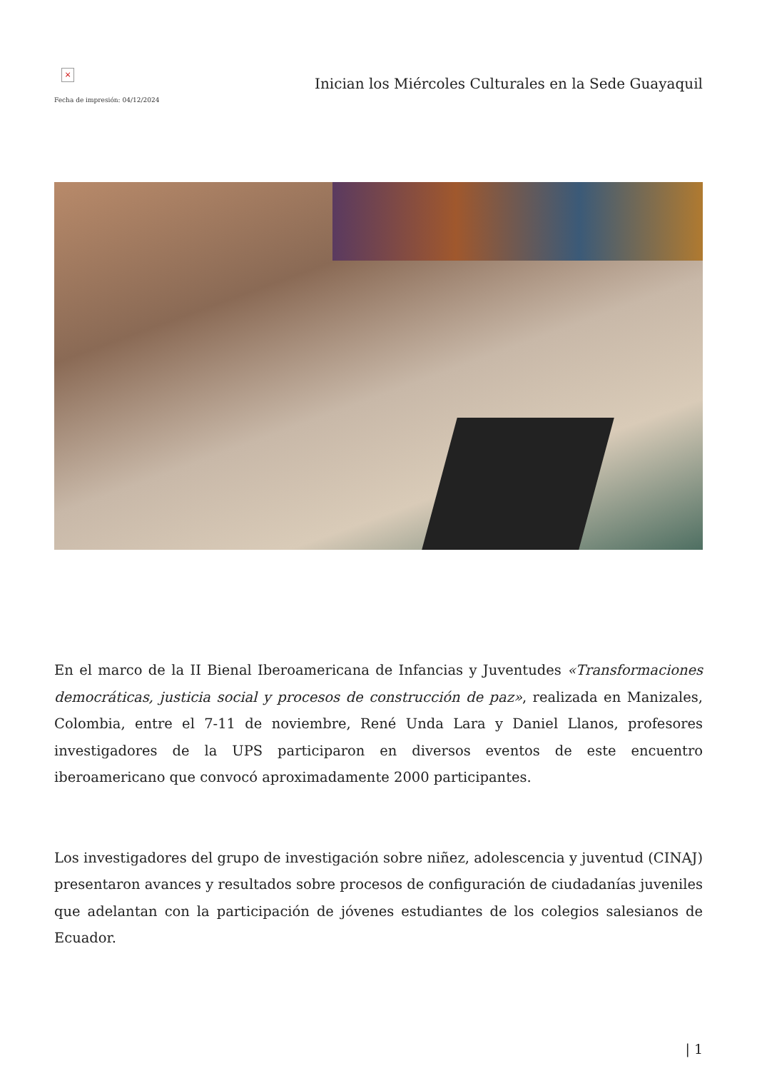×
Fecha de impresión: 04/12/2024
Inician los Miércoles Culturales en la Sede Guayaquil
En el marco de la II Bienal Iberoamericana de Infancias y Juventudes «Transformaciones democráticas, justicia social y procesos de construcción de paz», realizada en Manizales, Colombia, entre el 7-11 de noviembre, René Unda Lara y Daniel Llanos, profesores investigadores de la UPS participaron en diversos eventos de este encuentro iberoamericano que convocó aproximadamente 2000 participantes.
Los investigadores del grupo de investigación sobre niñez, adolescencia y juventud (CINAJ) presentaron avances y resultados sobre procesos de configuración de ciudadanías juveniles que adelantan con la participación de jóvenes estudiantes de los colegios salesianos de Ecuador.
| 1